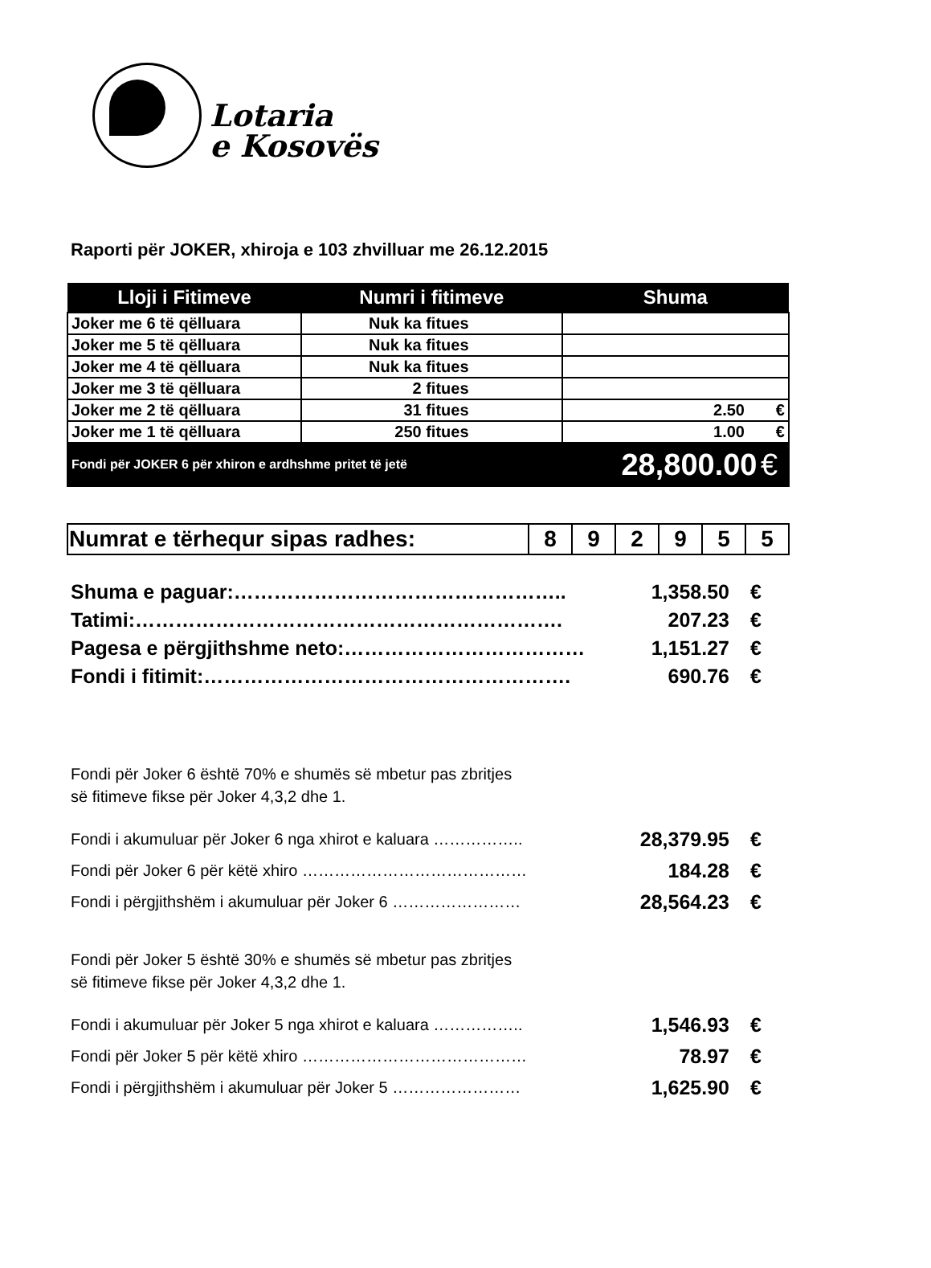Lotaria
e Kosovës
Raporti për JOKER, xhiroja e 103 zhvilluar me 26.12.2015
| Lloji i Fitimeve | Numri i fitimeve | Shuma |
| --- | --- | --- |
| Joker me 6 të qëlluara | Nuk ka fitues | |
| Joker me 5 të qëlluara | Nuk ka fitues | |
| Joker me 4 të qëlluara | Nuk ka fitues | |
| Joker me 3 të qëlluara | 2 fitues | |
| Joker me 2 të qëlluara | 31 fitues | 2.50 € |
| Joker me 1 të qëlluara | 250 fitues | 1.00 € |
| Fondi për JOKER 6 për xhiron e ardhshme pritet të jetë | | 28,800.00 € |
| Numrat e tërhequr sipas radhes: | 8 | 9 | 2 | 9 | 5 | 5 |
| Shuma e paguar:………………………………………….. | 1,358.50 | € |
| Tatimi:………………………………………………………. | 207.23 | € |
| Pagesa e përgjithshme neto:……………………………… | 1,151.27 | € |
| Fondi i fitimit:………………………………………………. | 690.76 | € |
Fondi për Joker 6 është 70% e shumës së mbetur pas zbritjes
së fitimeve fikse për Joker 4,3,2 dhe 1.
| Fondi i akumuluar për Joker 6 nga xhirot e kaluara …………….. | 28,379.95 | € |
| Fondi për Joker 6 për këtë xhiro …………………………………… | 184.28 | € |
| Fondi i përgjithshëm i akumuluar për Joker 6 …………………… | 28,564.23 | € |
Fondi për Joker 5 është 30% e shumës së mbetur pas zbritjes
së fitimeve fikse për Joker 4,3,2 dhe 1.
| Fondi i akumuluar për Joker 5 nga xhirot e kaluara …………….. | 1,546.93 | € |
| Fondi për Joker 5 për këtë xhiro …………………………………… | 78.97 | € |
| Fondi i përgjithshëm i akumuluar për Joker 5 …………………… | 1,625.90 | € |